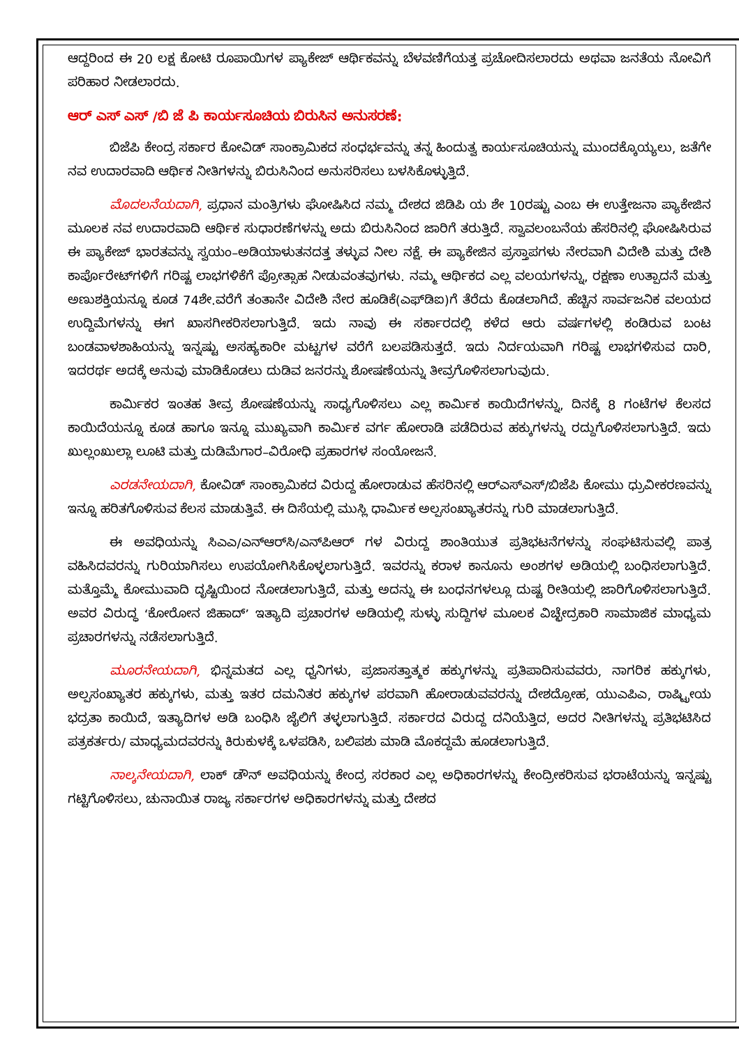ಆದ್ದರಿಂದ ಈ 20 ಲಕ್ಷ ಕೋಟಿ ರೂಪಾಯಿಗಳ ಪ್ಯಾಕೇಜ್ ಆರ್ಥಿಕವನ್ನು ಬೆಳವಣಿಗೆಯತ್ತ ಪ್ರಚೋದಿಸಲಾರದು ಅಥವಾ ಜನತೆಯ ನೋವಿಗೆ ಪರಿಹಾರ ನೀಡಲಾರದು.
ಆರ್ ಎಸ್ ಎಸ್ /ಬಿ ಜೆ ಪಿ ಕಾರ್ಯಸೂಚಿಯ ಬಿರುಸಿನ ಅನುಸರಣೆ:
ಬಿಜೆಪಿ ಕೇಂದ್ರ ಸರ್ಕಾರ ಕೋವಿಡ್ ಸಾಂಕ್ರಾಮಿಕದ ಸಂಧರ್ಭವನ್ನು ತನ್ನ ಹಿಂದುತ್ವ ಕಾರ್ಯಸೂಚಿಯನ್ನು ಮುಂದಕ್ಕೊಯ್ಯಲು, ಜತೆಗೇ ನವ ಉದಾರವಾದಿ ಆರ್ಥಿಕ ನೀತಿಗಳನ್ನು ಬಿರುಸಿನಿಂದ ಅನುಸರಿಸಲು ಬಳಸಿಕೊಳ್ಳುತ್ತಿದೆ.
ಮೊದಲನೆಯದಾಗಿ, ಪ್ರಧಾನ ಮಂತ್ರಿಗಳು ಘೋಷಿಸಿದ ನಮ್ಮ ದೇಶದ ಜಿಡಿಪಿ ಯ ಶೇ 10ರಷ್ಟು ಎಂಬ ಈ ಉತ್ತೇಜನಾ ಪ್ಯಾಕೇಜಿನ ಮೂಲಕ ನವ ಉದಾರವಾದಿ ಆರ್ಥಿಕ ಸುಧಾರಣೆಗಳನ್ನು ಅದು ಬಿರುಸಿನಿಂದ ಜಾರಿಗೆ ತರುತ್ತಿದೆ. ಸ್ವಾವಲಂಬನೆಯ ಹೆಸರಿನಲ್ಲಿ ಘೋಷಿಸಿರುವ ಈ ಪ್ಯಾಕೇಜ್ ಭಾರತವನ್ನು ಸ್ವಯಂ–ಅಡಿಯಾಳುತನದತ್ತ ತಳ್ಳುವ ನೀಲ ನಕ್ಷೆ. ಈ ಪ್ಯಾಕೇಜಿನ ಪ್ರಸ್ತಾಪಗಳು ನೇರವಾಗಿ ವಿದೇಶಿ ಮತ್ತು ದೇಶಿ ಕಾರ್ಪೊರೇಟ್‌ಗಳಿಗೆ ಗರಿಷ್ಟ ಲಾಭಗಳಿಕೆಗೆ ಪ್ರೋತ್ಸಾಹ ನೀಡುವಂತವುಗಳು. ನಮ್ಮ ಆರ್ಥಿಕದ ಎಲ್ಲ ವಲಯಗಳನ್ನು, ರಕ್ಷಣಾ ಉತ್ಪಾದನೆ ಮತ್ತು ಅಣುಶಕ್ತಿಯನ್ನೂ ಕೂಡ 74ಶೇ.ವರೆಗೆ ತಂತಾನೇ ವಿದೇಶಿ ನೇರ ಹೂಡಿಕೆ(ಎಫ್‌ಡಿಐ)ಗೆ ತೆರೆದು ಕೊಡಲಾಗಿದೆ. ಹೆಚ್ಚಿನ ಸಾರ್ವಜನಿಕ ವಲಯದ ಉದ್ದಿಮೆಗಳನ್ನು ಈಗ ಖಾಸಗೀಕರಿಸಲಾಗುತ್ತಿದೆ. ಇದು ನಾವು ಈ ಸರ್ಕಾರದಲ್ಲಿ ಕಳೆದ ಆರು ವರ್ಷಗಳಲ್ಲಿ ಕಂಡಿರುವ ಬಂಟ ಬಂಡವಾಳಶಾಹಿಯನ್ನು ಇನ್ನಷ್ಟು ಅಸಹ್ಯಕಾರೀ ಮಟ್ಟಗಳ ವರೆಗೆ ಬಲಪಡಿಸುತ್ತದೆ. ಇದು ನಿರ್ದಯವಾಗಿ ಗರಿಷ್ಟ ಲಾಭಗಳಿಸುವ ದಾರಿ, ಇದರರ್ಥ ಅದಕ್ಕೆ ಅನುವು ಮಾಡಿಕೊಡಲು ದುಡಿವ ಜನರನ್ನು ಶೋಷಣೆಯನ್ನು ತೀವ್ರಗೊಳಿಸಲಾಗುವುದು.
ಕಾರ್ಮಿಕರ ಇಂತಹ ತೀವ್ರ ಶೋಷಣೆಯನ್ನು ಸಾಧ್ಯಗೊಳಿಸಲು ಎಲ್ಲ ಕಾರ್ಮಿಕ ಕಾಯಿದೆಗಳನ್ನು, ದಿನಕ್ಕೆ 8 ಗಂಟೆಗಳ ಕೆಲಸದ ಕಾಯಿದೆಯನ್ನೂ ಕೂಡ ಹಾಗೂ ಇನ್ನೂ ಮುಖ್ಯವಾಗಿ ಕಾರ್ಮಿಕ ವರ್ಗ ಹೋರಾಡಿ ಪಡೆದಿರುವ ಹಕ್ಕುಗಳನ್ನು ರದ್ದುಗೊಳಿಸಲಾಗುತ್ತಿದೆ. ಇದು ಖುಲ್ಲಂಖುಲ್ಲಾ ಲೂಟಿ ಮತ್ತು ದುಡಿಮೆಗಾರ–ವಿರೋಧಿ ಪ್ರಹಾರಗಳ ಸಂಯೋಜನೆ.
ಎರಡನೇಯದಾಗಿ, ಕೋವಿಡ್ ಸಾಂಕ್ರಾಮಿಕದ ವಿರುದ್ದ ಹೋರಾಡುವ ಹೆಸರಿನಲ್ಲಿ ಆರ್‌ಎಸ್‌ಎಸ್/ಬಿಜೆಪಿ ಕೋಮು ಧ್ರುವೀಕರಣವನ್ನು ಇನ್ನೂ ಹರಿತಗೊಳಿಸುವ ಕೆಲಸ ಮಾಡುತ್ತಿವೆ. ಈ ದಿಸೆಯಲ್ಲಿ ಮುಸ್ಲಿ ಧಾರ್ಮಿಕ ಅಲ್ಪಸಂಖ್ಯಾತರನ್ನು ಗುರಿ ಮಾಡಲಾಗುತ್ತಿದೆ.
ಈ ಅವಧಿಯನ್ನು ಸಿಎಎ/ಎನ್‌ಆರ್‌ಸಿ/ಎನ್‌ಪಿಆರ್ ಗಳ ವಿರುದ್ದ ಶಾಂತಿಯುತ ಪ್ರತಿಭಟನೆಗಳನ್ನು ಸಂಘಟಿಸುವಲ್ಲಿ ಪಾತ್ರ ವಹಿಸಿದವರನ್ನು ಗುರಿಯಾಗಿಸಲು ಉಪಯೋಗಿಸಿಕೊಳ್ಳಲಾಗುತ್ತಿದೆ. ಇವರನ್ನು ಕರಾಳ ಕಾನೂನು ಅಂಶಗಳ ಅಡಿಯಲ್ಲಿ ಬಂಧಿಸಲಾಗುತ್ತಿದೆ. ಮತ್ತೊಮ್ಮೆ ಕೋಮುವಾದಿ ದೃಷ್ಟಿಯಿಂದ ನೋಡಲಾಗುತ್ತಿದೆ, ಮತ್ತು ಅದನ್ನು ಈ ಬಂಧನಗಳಲ್ಲೂ ದುಷ್ಟ ರೀತಿಯಲ್ಲಿ ಜಾರಿಗೊಳಿಸಲಾಗುತ್ತಿದೆ. ಅವರ ವಿರುದ್ಧ ‘ಕೋರೋನ ಜಿಹಾದ್’ ಇತ್ಯಾದಿ ಪ್ರಚಾರಗಳ ಅಡಿಯಲ್ಲಿ ಸುಳ್ಳು ಸುದ್ದಿಗಳ ಮೂಲಕ ವಿಚ್ಛೇದ್ರಕಾರಿ ಸಾಮಾಜಿಕ ಮಾಧ್ಯಮ ಪ್ರಚಾರಗಳನ್ನು ನಡೆಸಲಾಗುತ್ತಿದೆ.
ಮೂರನೇಯದಾಗಿ, ಭಿನ್ನಮತದ ಎಲ್ಲ ಧ್ವನಿಗಳು, ಪ್ರಜಾಸತ್ತಾತ್ಮಕ ಹಕ್ಕುಗಳನ್ನು ಪ್ರತಿಪಾದಿಸುವವರು, ನಾಗರಿಕ ಹಕ್ಕುಗಳು, ಅಲ್ಪಸಂಖ್ಯಾತರ ಹಕ್ಕುಗಳು, ಮತ್ತು ಇತರ ದಮನಿತರ ಹಕ್ಕುಗಳ ಪರವಾಗಿ ಹೋರಾಡುವವರನ್ನು ದೇಶದ್ರೋಹ, ಯುಎಪಿಎ, ರಾಷ್ಟ್ರೀಯ ಭದ್ರತಾ ಕಾಯಿದೆ, ಇತ್ಯಾದಿಗಳ ಅಡಿ ಬಂಧಿಸಿ ಜೈಲಿಗೆ ತಳ್ಳಲಾಗುತ್ತಿದೆ. ಸರ್ಕಾರದ ವಿರುದ್ದ ದನಿಯೆತ್ತಿದ, ಅದರ ನೀತಿಗಳನ್ನು ಪ್ರತಿಭಟಿಸಿದ ಪತ್ರಕರ್ತರು/ ಮಾಧ್ಯಮದವರನ್ನು ಕಿರುಕುಳಕ್ಕೆ ಒಳಪಡಿಸಿ, ಬಲಿಪಶು ಮಾಡಿ ಮೊಕದ್ದಮೆ ಹೂಡಲಾಗುತ್ತಿದೆ.
ನಾಲ್ಕನೇಯದಾಗಿ, ಲಾಕ್ ಡೌನ್ ಅವಧಿಯನ್ನು ಕೇಂದ್ರ ಸರಕಾರ ಎಲ್ಲ ಅಧಿಕಾರಗಳನ್ನು ಕೇಂದ್ರೀಕರಿಸುವ ಭರಾಟೆಯನ್ನು ಇನ್ನಷ್ಟು ಗಟ್ಟಿಗೊಳಿಸಲು, ಚುನಾಯಿತ ರಾಜ್ಯ ಸರ್ಕಾರಗಳ ಅಧಿಕಾರಗಳನ್ನು ಮತ್ತು ದೇಶದ